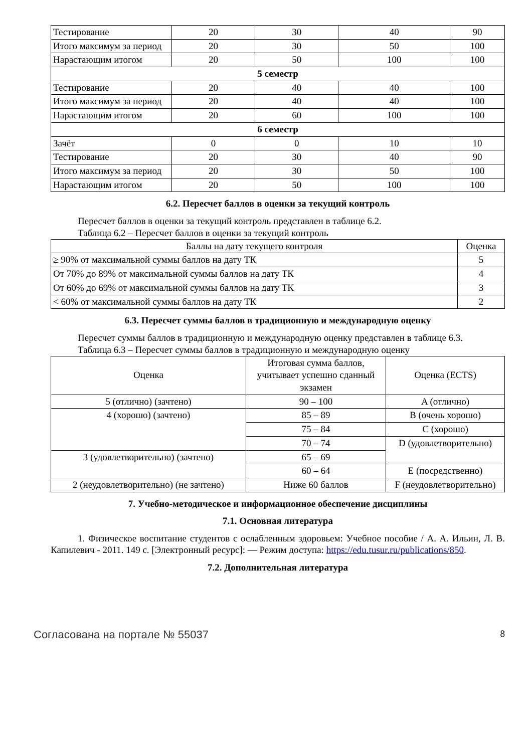| Тестирование | 20 | 30 | 40 | 90 |
| Итого максимум за период | 20 | 30 | 50 | 100 |
| Нарастающим итогом | 20 | 50 | 100 | 100 |
| 5 семестр | | | | |
| Тестирование | 20 | 40 | 40 | 100 |
| Итого максимум за период | 20 | 40 | 40 | 100 |
| Нарастающим итогом | 20 | 60 | 100 | 100 |
| 6 семестр | | | | |
| Зачёт | 0 | 0 | 10 | 10 |
| Тестирование | 20 | 30 | 40 | 90 |
| Итого максимум за период | 20 | 30 | 50 | 100 |
| Нарастающим итогом | 20 | 50 | 100 | 100 |
6.2. Пересчет баллов в оценки за текущий контроль
Пересчет баллов в оценки за текущий контроль представлен в таблице 6.2.
Таблица 6.2 – Пересчет баллов в оценки за текущий контроль
| Баллы на дату текущего контроля | Оценка |
| --- | --- |
| ≥ 90% от максимальной суммы баллов на дату ТК | 5 |
| От 70% до 89% от максимальной суммы баллов на дату ТК | 4 |
| От 60% до 69% от максимальной суммы баллов на дату ТК | 3 |
| < 60% от максимальной суммы баллов на дату ТК | 2 |
6.3. Пересчет суммы баллов в традиционную и международную оценку
Пересчет суммы баллов в традиционную и международную оценку представлен в таблице 6.3.
Таблица 6.3 – Пересчет суммы баллов в традиционную и международную оценку
| Оценка | Итоговая сумма баллов, учитывает успешно сданный экзамен | Оценка (ECTS) |
| --- | --- | --- |
| 5 (отлично) (зачтено) | 90 – 100 | A (отлично) |
| 4 (хорошо) (зачтено) | 85 – 89 | B (очень хорошо) |
| | 75 – 84 | C (хорошо) |
| | 70 – 74 | D (удовлетворительно) |
| 3 (удовлетворительно) (зачтено) | 65 – 69 | |
| | 60 – 64 | E (посредственно) |
| 2 (неудовлетворительно) (не зачтено) | Ниже 60 баллов | F (неудовлетворительно) |
7. Учебно-методическое и информационное обеспечение дисциплины
7.1. Основная литература
1. Физическое воспитание студентов с ослабленным здоровьем: Учебное пособие / А. А. Ильин, Л. В. Капилевич - 2011. 149 с. [Электронный ресурс]: — Режим доступа: https://edu.tusur.ru/publications/850.
7.2. Дополнительная литература
Согласована на портале № 55037 8